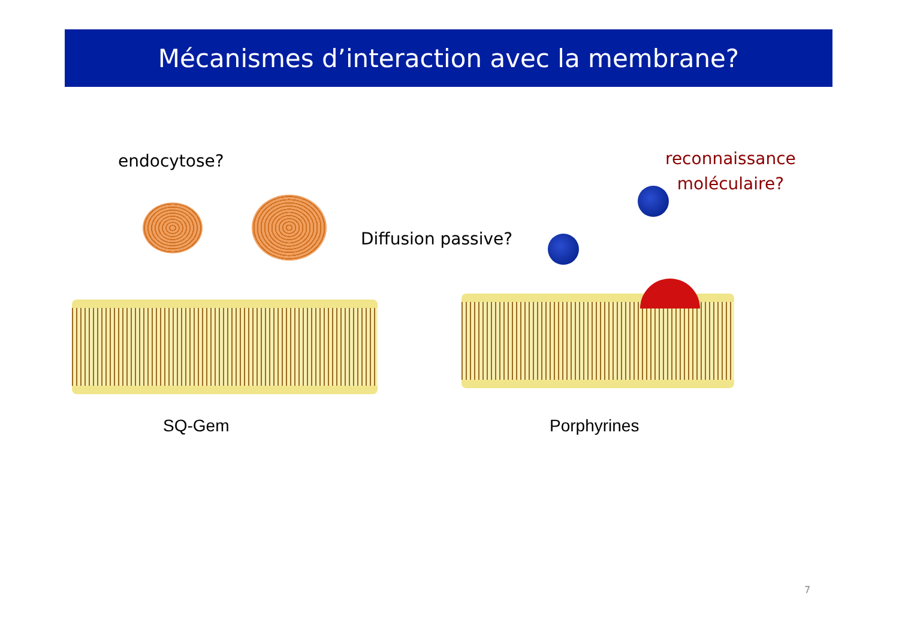Mécanismes d’interaction avec la membrane?
endocytose?
reconnaissance
moléculaire?
Diffusion passive?
SQ-Gem Porphyrines
7